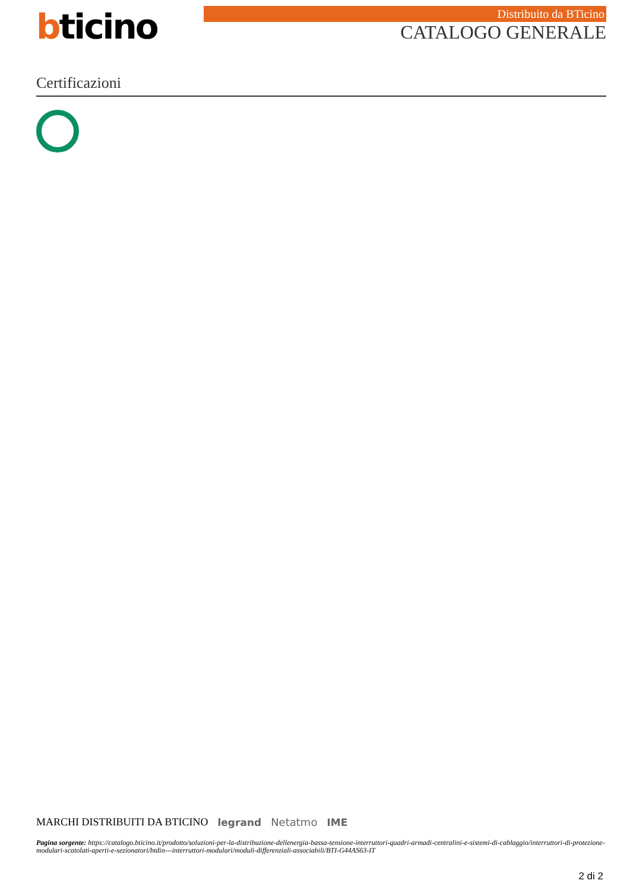bticino
Distribuito da BTicino
CATALOGO GENERALE
Certificazioni
MARCHI DISTRIBUITI DA BTICINO legrand Netatmo IME
Pagina sorgente: https://catalogo.bticino.it/prodotto/soluzioni-per-la-distribuzione-dellenergia-bassa-tensione-interruttori-quadri-armadi-centralini-e-sistemi-di-cablaggio/interruttori-di-protezione-modulari-scatolati-aperti-e-sezionatori/btdin---interruttori-modulari/moduli-differenziali-associabili/BTI-G44AS63-IT
2 di 2